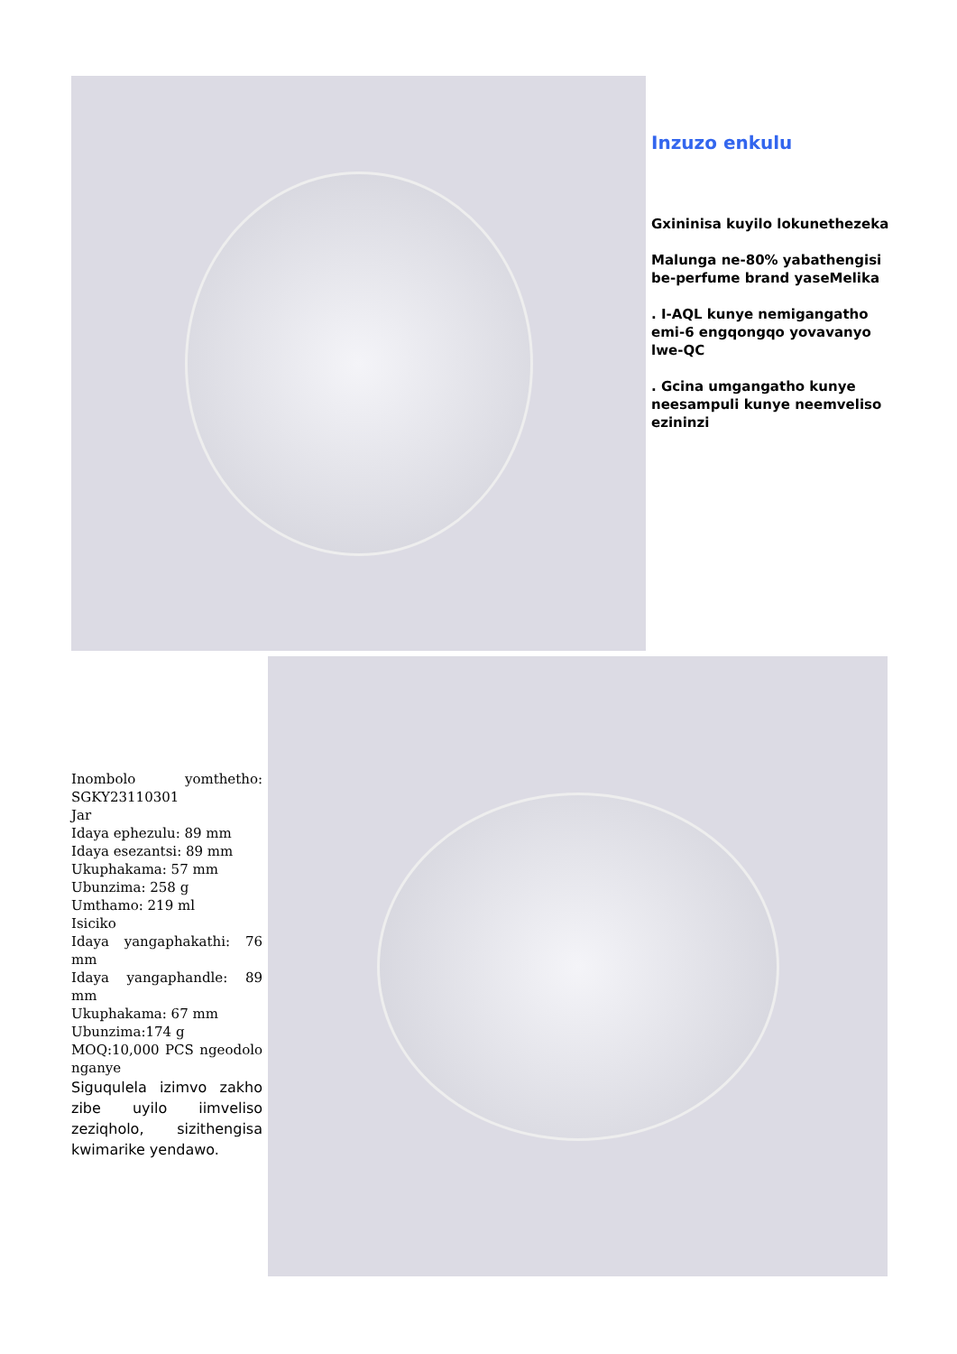Inzuzo enkulu
Gxininisa kuyilo lokunethezeka
Malunga ne-80% yabathengisi be-perfume brand yaseMelika
. I-AQL kunye nemigangatho emi-6 engqongqo yovavanyo lwe-QC
. Gcina umgangatho kunye neesampuli kunye neemveliso ezininzi
Inombolo yomthetho: SGKY23110301
Jar
Idaya ephezulu: 89 mm
Idaya esezantsi: 89 mm
Ukuphakama: 57 mm
Ubunzima: 258 g
Umthamo: 219 ml
Isiciko
Idaya yangaphakathi: 76 mm
Idaya yangaphandle: 89 mm
Ukuphakama: 67 mm
Ubunzima:174 g
MOQ:10,000 PCS ngeodolo nganye
Siguqulela izimvo zakho zibe uyilo iimveliso zeziqholo, sizithengisa kwimarike yendawo.